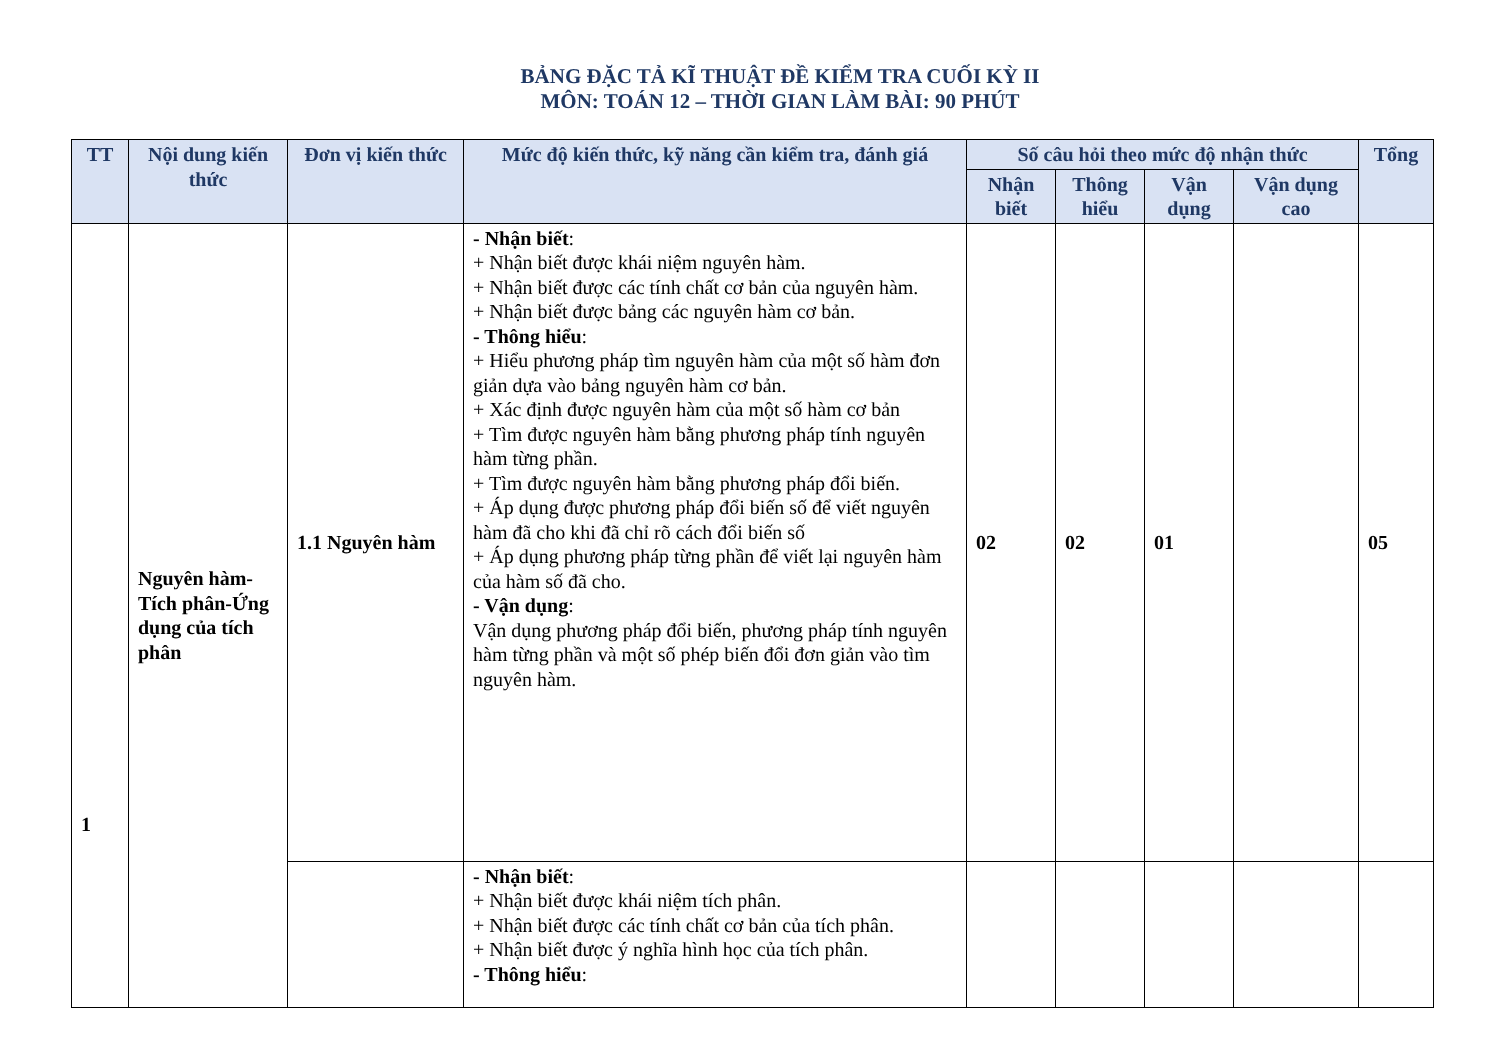BẢNG ĐẶC TẢ KĨ THUẬT ĐỀ KIỂM TRA CUỐI KỲ II
MÔN: TOÁN 12 – THỜI GIAN LÀM BÀI: 90 PHÚT
| TT | Nội dung kiến thức | Đơn vị kiến thức | Mức độ kiến thức, kỹ năng cần kiểm tra, đánh giá | Số câu hỏi theo mức độ nhận thức | | | | Tổng |
| --- | --- | --- | --- | --- | --- | --- | --- | --- |
| | | | | Nhận biết | Thông hiểu | Vận dụng | Vận dụng cao | |
| 1 | Nguyên hàm-Tích phân-Ứng dụng của tích phân | 1.1 Nguyên hàm | - Nhận biết : + Nhận biết được khái niệm nguyên hàm. + Nhận biết được các tính chất cơ bản của nguyên hàm. + Nhận biết được bảng các nguyên hàm cơ bản. - Thông hiểu : + Hiểu phương pháp tìm nguyên hàm của một số hàm đơn giản dựa vào bảng nguyên hàm cơ bản. + Xác định được nguyên hàm của một số hàm cơ bản + Tìm được nguyên hàm bằng phương pháp tính nguyên hàm từng phần. + Tìm được nguyên hàm bằng phương pháp đổi biến. + Áp dụng được phương pháp đổi biến số để viết nguyên hàm đã cho khi đã chỉ rõ cách đổi biến số + Áp dụng phương pháp từng phần để viết lại nguyên hàm của hàm số đã cho. - Vận dụng : Vận dụng phương pháp đổi biến, phương pháp tính nguyên hàm từng phần và một số phép biến đổi đơn giản vào tìm nguyên hàm. | 02 | 02 | 01 | | 05 |
| | | | - Nhận biết : + Nhận biết được khái niệm tích phân. + Nhận biết được các tính chất cơ bản của tích phân. + Nhận biết được ý nghĩa hình học của tích phân. - Thông hiểu : | | | | | |